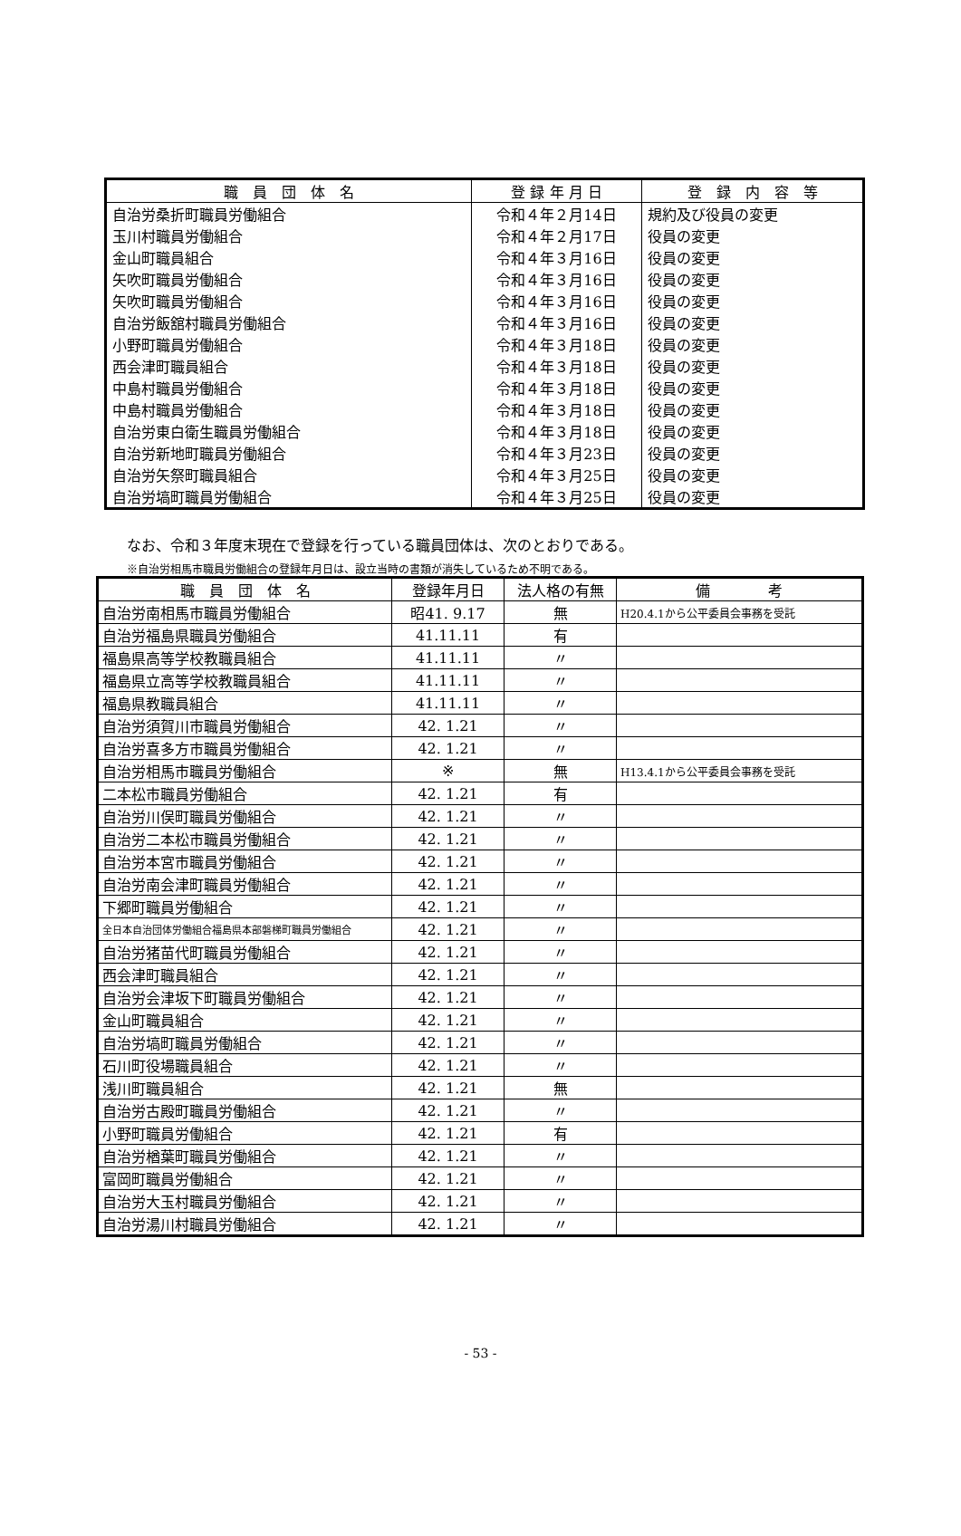| 職 員 団 体 名 | 登 録 年 月 日 | 登 録 内 容 等 |
| --- | --- | --- |
| 自治労桑折町職員労働組合 | 令和４年２月14日 | 規約及び役員の変更 |
| 玉川村職員労働組合 | 令和４年２月17日 | 役員の変更 |
| 金山町職員組合 | 令和４年３月16日 | 役員の変更 |
| 矢吹町職員労働組合 | 令和４年３月16日 | 役員の変更 |
| 矢吹町職員労働組合 | 令和４年３月16日 | 役員の変更 |
| 自治労飯舘村職員労働組合 | 令和４年３月16日 | 役員の変更 |
| 小野町職員労働組合 | 令和４年３月18日 | 役員の変更 |
| 西会津町職員組合 | 令和４年３月18日 | 役員の変更 |
| 中島村職員労働組合 | 令和４年３月18日 | 役員の変更 |
| 中島村職員労働組合 | 令和４年３月18日 | 役員の変更 |
| 自治労東白衛生職員労働組合 | 令和４年３月18日 | 役員の変更 |
| 自治労新地町職員労働組合 | 令和４年３月23日 | 役員の変更 |
| 自治労矢祭町職員組合 | 令和４年３月25日 | 役員の変更 |
| 自治労塙町職員労働組合 | 令和４年３月25日 | 役員の変更 |
なお、令和３年度末現在で登録を行っている職員団体は、次のとおりである。
※自治労相馬市職員労働組合の登録年月日は、設立当時の書類が消失しているため不明である。
| 職 員 団 体 名 | 登録年月日 | 法人格の有無 | 備 考 |
| 自治労南相馬市職員労働組合 | 昭41. 9.17 | 無 | H20.4.1から公平委員会事務を受託 |
| 自治労福島県職員労働組合 | 41.11.11 | 有 | |
| 福島県高等学校教職員組合 | 41.11.11 | 〃 | |
| 福島県立高等学校教職員組合 | 41.11.11 | 〃 | |
| 福島県教職員組合 | 41.11.11 | 〃 | |
| 自治労須賀川市職員労働組合 | 42. 1.21 | 〃 | |
| 自治労喜多方市職員労働組合 | 42. 1.21 | 〃 | |
| 自治労相馬市職員労働組合 | ※ | 無 | H13.4.1から公平委員会事務を受託 |
| 二本松市職員労働組合 | 42. 1.21 | 有 | |
| 自治労川俣町職員労働組合 | 42. 1.21 | 〃 | |
| 自治労二本松市職員労働組合 | 42. 1.21 | 〃 | |
| 自治労本宮市職員労働組合 | 42. 1.21 | 〃 | |
| 自治労南会津町職員労働組合 | 42. 1.21 | 〃 | |
| 下郷町職員労働組合 | 42. 1.21 | 〃 | |
| 全日本自治団体労働組合福島県本部磐梯町職員労働組合 | 42. 1.21 | 〃 | |
| 自治労猪苗代町職員労働組合 | 42. 1.21 | 〃 | |
| 西会津町職員組合 | 42. 1.21 | 〃 | |
| 自治労会津坂下町職員労働組合 | 42. 1.21 | 〃 | |
| 金山町職員組合 | 42. 1.21 | 〃 | |
| 自治労塙町職員労働組合 | 42. 1.21 | 〃 | |
| 石川町役場職員組合 | 42. 1.21 | 〃 | |
| 浅川町職員組合 | 42. 1.21 | 無 | |
| 自治労古殿町職員労働組合 | 42. 1.21 | 〃 | |
| 小野町職員労働組合 | 42. 1.21 | 有 | |
| 自治労楢葉町職員労働組合 | 42. 1.21 | 〃 | |
| 富岡町職員労働組合 | 42. 1.21 | 〃 | |
| 自治労大玉村職員労働組合 | 42. 1.21 | 〃 | |
| 自治労湯川村職員労働組合 | 42. 1.21 | 〃 | |
- 53 -